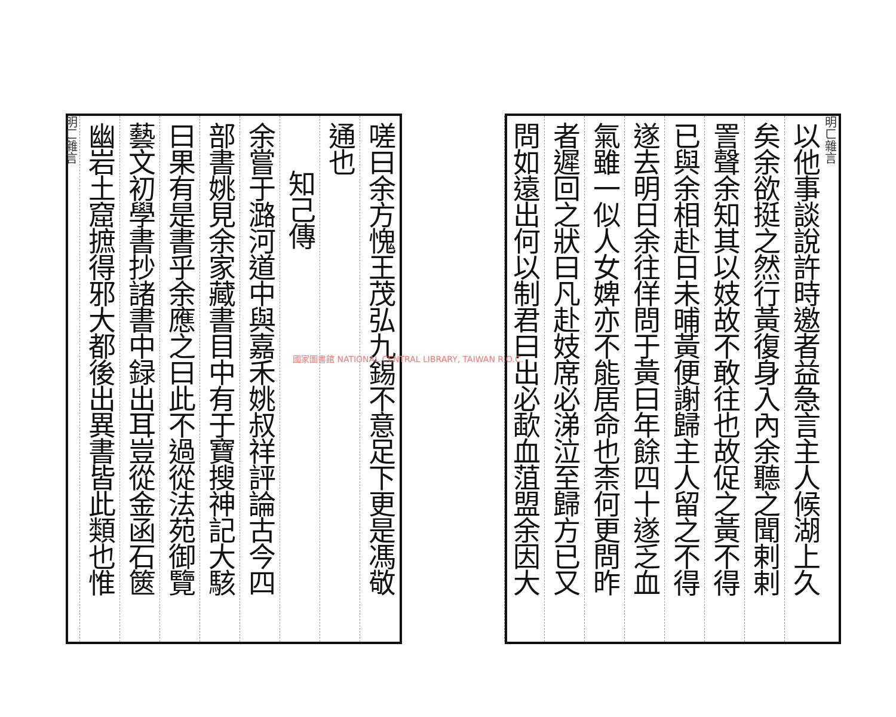明ㄈ雜言
以他事談說許時邀者益急言主人候湖上久
矣余欲挺之然行黃復身入內余聽之聞剌剌
詈聲余知其以妓故不敢往也故促之黃不得
已與余相赴日未晡黃便謝歸主人留之不得
遂去明日余往佯問于黃曰年餘四十遂乏血
氣雖一似人女婢亦不能居命也柰何更問昨
者遲回之狀曰凡赴妓席必涕泣至歸方已又
問如遠出何以制君曰出必歃血菹盟余因大
嗟曰余方愧王茂弘九錫不意足下更是馮敬
通也
知己傳
余嘗于潞河道中與嘉禾姚叔祥評論古今四
部書姚見余家藏書目中有于寶搜神記大駭
曰果有是書乎余應之曰此不過從法苑御覽
藝文初學書抄諸書中録出耳豈從金函石篋
幽岩土窟摭得邪大都後出異書皆此類也惟
明ㄈ雜言
國家圖書館 NATIONAL CENTRAL LIBRARY, TAIWAN R.O.C.